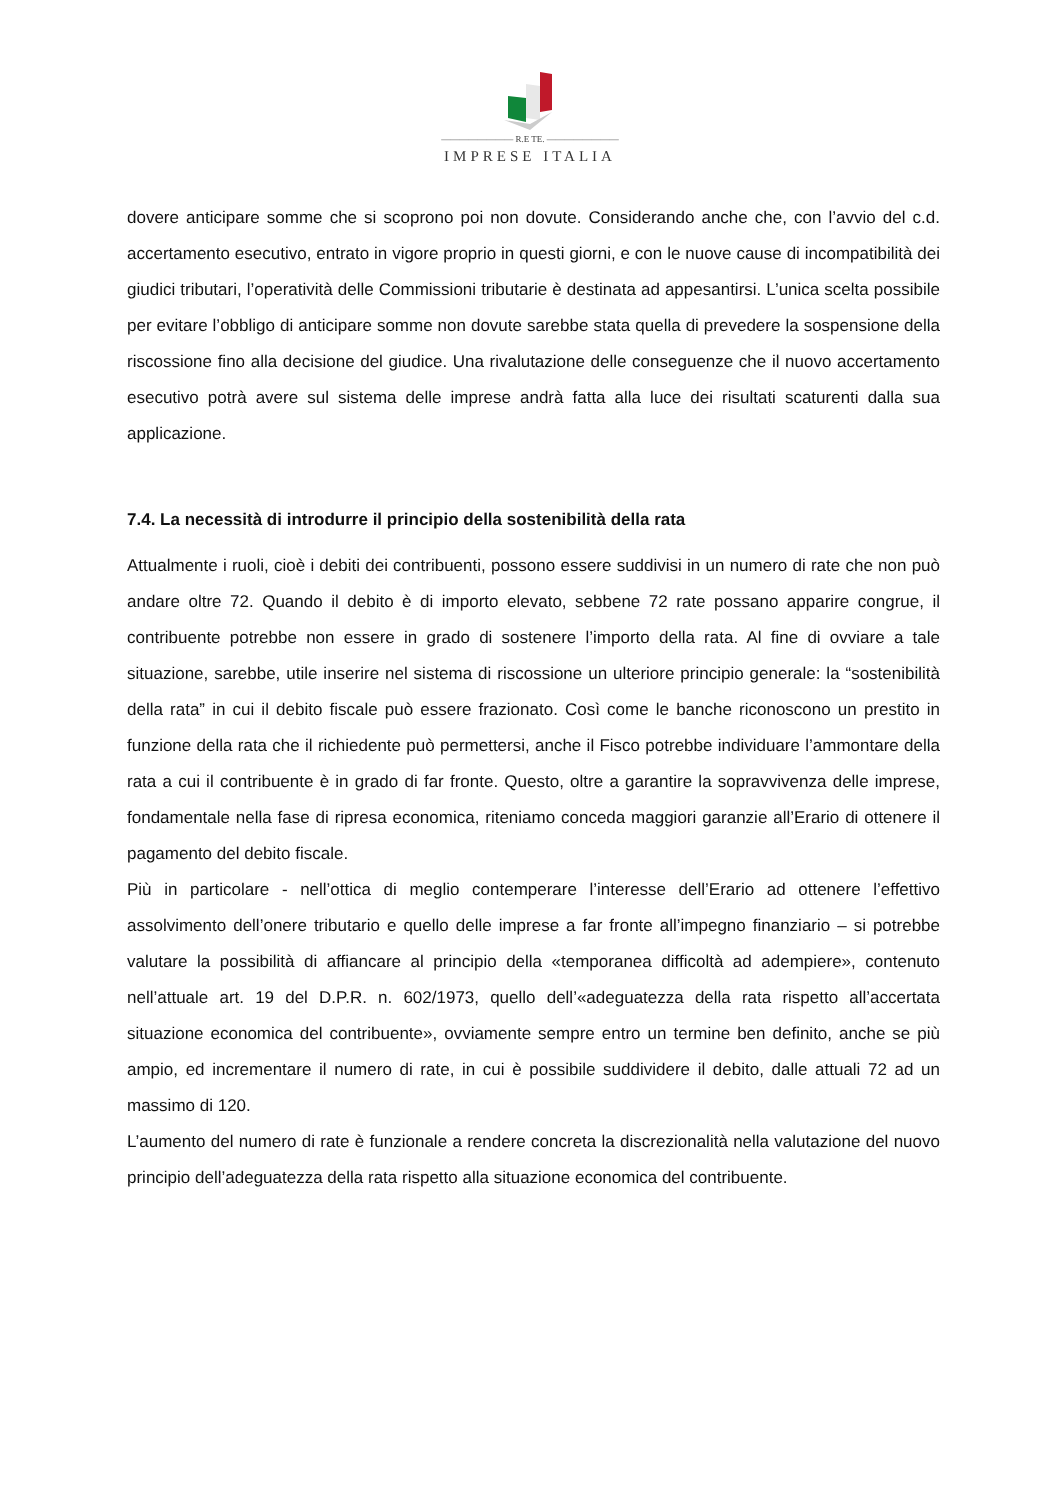———————— R.E TE. ————————
IMPRESE ITALIA
dovere anticipare somme che si scoprono poi non dovute. Considerando anche che, con l’avvio del c.d. accertamento esecutivo, entrato in vigore proprio in questi giorni, e con le nuove cause di incompatibilità dei giudici tributari, l’operatività delle Commissioni tributarie è destinata ad appesantirsi. L’unica scelta possibile per evitare l’obbligo di anticipare somme non dovute sarebbe stata quella di prevedere la sospensione della riscossione fino alla decisione del giudice. Una rivalutazione delle conseguenze che il nuovo accertamento esecutivo potrà avere sul sistema delle imprese andrà fatta alla luce dei risultati scaturenti dalla sua applicazione.
7.4. La necessità di introdurre il principio della sostenibilità della rata
Attualmente i ruoli, cioè i debiti dei contribuenti, possono essere suddivisi in un numero di rate che non può andare oltre 72. Quando il debito è di importo elevato, sebbene 72 rate possano apparire congrue, il contribuente potrebbe non essere in grado di sostenere l’importo della rata. Al fine di ovviare a tale situazione, sarebbe, utile inserire nel sistema di riscossione un ulteriore principio generale: la “sostenibilità della rata” in cui il debito fiscale può essere frazionato. Così come le banche riconoscono un prestito in funzione della rata che il richiedente può permettersi, anche il Fisco potrebbe individuare l’ammontare della rata a cui il contribuente è in grado di far fronte. Questo, oltre a garantire la sopravvivenza delle imprese, fondamentale nella fase di ripresa economica, riteniamo conceda maggiori garanzie all’Erario di ottenere il pagamento del debito fiscale.
Più in particolare - nell’ottica di meglio contemperare l’interesse dell’Erario ad ottenere l’effettivo assolvimento dell’onere tributario e quello delle imprese a far fronte all’impegno finanziario – si potrebbe valutare la possibilità di affiancare al principio della «temporanea difficoltà ad adempiere», contenuto nell’attuale art. 19 del D.P.R. n. 602/1973, quello dell’«adeguatezza della rata rispetto all’accertata situazione economica del contribuente», ovviamente sempre entro un termine ben definito, anche se più ampio, ed incrementare il numero di rate, in cui è possibile suddividere il debito, dalle attuali 72 ad un massimo di 120.
L’aumento del numero di rate è funzionale a rendere concreta la discrezionalità nella valutazione del nuovo principio dell’adeguatezza della rata rispetto alla situazione economica del contribuente.